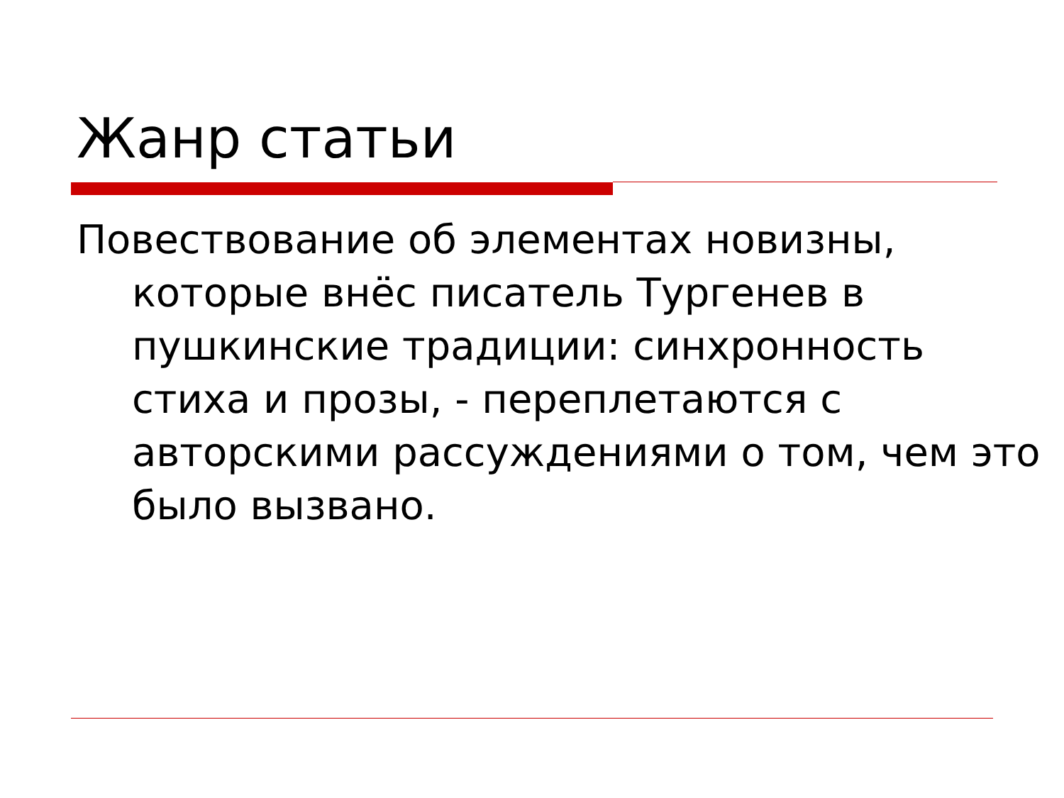Жанр статьи
Повествование об элементах новизны, которые внёс писатель Тургенев в пушкинские традиции: синхронность стиха и прозы, - переплетаются с авторскими рассуждениями о том, чем это было вызвано.